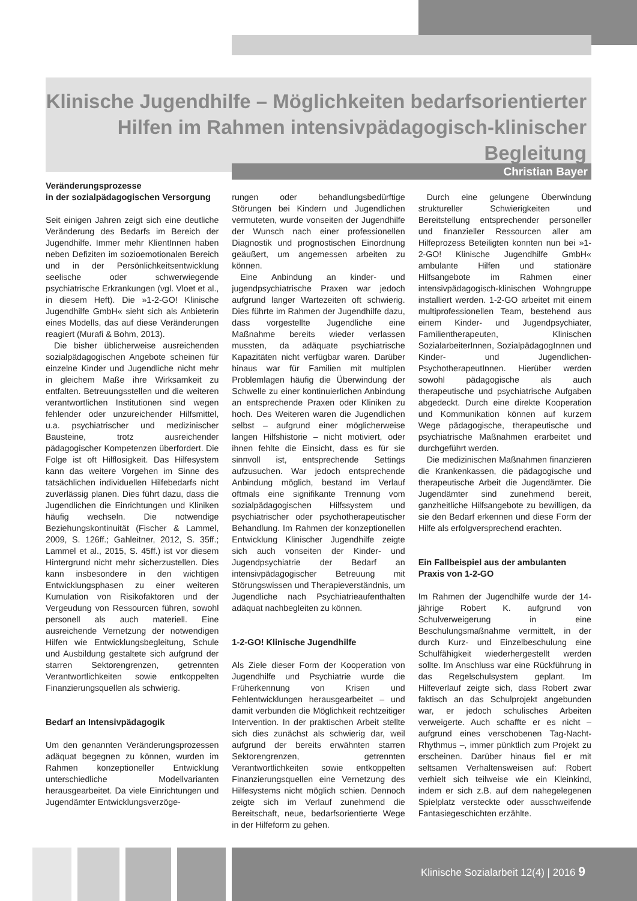Klinische Jugendhilfe – Möglichkeiten bedarfsorientierter Hilfen im Rahmen intensivpädagogisch-klinischer Begleitung
Christian Bayer
Veränderungsprozesse
in der sozialpädagogischen Versorgung
Seit einigen Jahren zeigt sich eine deutliche Veränderung des Bedarfs im Bereich der Jugendhilfe. Immer mehr KlientInnen haben neben Defiziten im sozioemotionalen Bereich und in der Persönlichkeitsentwicklung seelische oder schwerwiegende psychiatrische Erkrankungen (vgl. Vloet et al., in diesem Heft). Die »1-2-GO! Klinische Jugendhilfe GmbH« sieht sich als Anbieterin eines Modells, das auf diese Veränderungen reagiert (Murafi & Bohm, 2013).
Die bisher üblicherweise ausreichenden sozialpädagogischen Angebote scheinen für einzelne Kinder und Jugendliche nicht mehr in gleichem Maße ihre Wirksamkeit zu entfalten. Betreuungsstellen und die weiteren verantwortlichen Institutionen sind wegen fehlender oder unzureichender Hilfsmittel, u.a. psychiatrischer und medizinischer Bausteine, trotz ausreichender pädagogischer Kompetenzen überfordert. Die Folge ist oft Hilflosigkeit. Das Hilfesystem kann das weitere Vorgehen im Sinne des tatsächlichen individuellen Hilfebedarfs nicht zuverlässig planen. Dies führt dazu, dass die Jugendlichen die Einrichtungen und Kliniken häufig wechseln. Die notwendige Beziehungskontinuität (Fischer & Lammel, 2009, S. 126ff.; Gahleitner, 2012, S. 35ff.; Lammel et al., 2015, S. 45ff.) ist vor diesem Hintergrund nicht mehr sicherzustellen. Dies kann insbesondere in den wichtigen Entwicklungsphasen zu einer weiteren Kumulation von Risikofaktoren und der Vergeudung von Ressourcen führen, sowohl personell als auch materiell. Eine ausreichende Vernetzung der notwendigen Hilfen wie Entwicklungsbegleitung, Schule und Ausbildung gestaltete sich aufgrund der starren Sektorengrenzen, getrennten Verantwortlichkeiten sowie entkoppelten Finanzierungsquellen als schwierig.
Bedarf an Intensivpädagogik
Um den genannten Veränderungsprozessen adäquat begegnen zu können, wurden im Rahmen konzeptioneller Entwicklung unterschiedliche Modellvarianten herausgearbeitet. Da viele Einrichtungen und Jugendämter Entwicklungsverzöge-
rungen oder behandlungsbedürftige Störungen bei Kindern und Jugendlichen vermuteten, wurde vonseiten der Jugendhilfe der Wunsch nach einer professionellen Diagnostik und prognostischen Einordnung geäußert, um angemessen arbeiten zu können.
Eine Anbindung an kinder- und jugendpsychiatrische Praxen war jedoch aufgrund langer Wartezeiten oft schwierig. Dies führte im Rahmen der Jugendhilfe dazu, dass vorgestellte Jugendliche eine Maßnahme bereits wieder verlassen mussten, da adäquate psychiatrische Kapazitäten nicht verfügbar waren. Darüber hinaus war für Familien mit multiplen Problemlagen häufig die Überwindung der Schwelle zu einer kontinuierlichen Anbindung an entsprechende Praxen oder Kliniken zu hoch. Des Weiteren waren die Jugendlichen selbst – aufgrund einer möglicherweise langen Hilfshistorie – nicht motiviert, oder ihnen fehlte die Einsicht, dass es für sie sinnvoll ist, entsprechende Settings aufzusuchen. War jedoch entsprechende Anbindung möglich, bestand im Verlauf oftmals eine signifikante Trennung vom sozialpädagogischen Hilfssystem und psychiatrischer oder psychotherapeutischer Behandlung. Im Rahmen der konzeptionellen Entwicklung Klinischer Jugendhilfe zeigte sich auch vonseiten der Kinder- und Jugendpsychiatrie der Bedarf an intensivpädagogischer Betreuung mit Störungswissen und Therapieverständnis, um Jugendliche nach Psychiatrieaufenthalten adäquat nachbegleiten zu können.
1-2-GO! Klinische Jugendhilfe
Als Ziele dieser Form der Kooperation von Jugendhilfe und Psychiatrie wurde die Früherkennung von Krisen und Fehlentwicklungen herausgearbeitet – und damit verbunden die Möglichkeit rechtzeitiger Intervention. In der praktischen Arbeit stellte sich dies zunächst als schwierig dar, weil aufgrund der bereits erwähnten starren Sektorengrenzen, getrennten Verantwortlichkeiten sowie entkoppelten Finanzierungsquellen eine Vernetzung des Hilfesystems nicht möglich schien. Dennoch zeigte sich im Verlauf zunehmend die Bereitschaft, neue, bedarfsorientierte Wege in der Hilfeform zu gehen.
Durch eine gelungene Überwindung struktureller Schwierigkeiten und Bereitstellung entsprechender personeller und finanzieller Ressourcen aller am Hilfeprozess Beteiligten konnten nun bei »1-2-GO! Klinische Jugendhilfe GmbH« ambulante Hilfen und stationäre Hilfsangebote im Rahmen einer intensivpädagogisch-klinischen Wohngruppe installiert werden. 1-2-GO arbeitet mit einem multiprofessionellen Team, bestehend aus einem Kinder- und Jugendpsychiater, Familientherapeuten, Klinischen SozialarbeiterInnen, SozialpädagogInnen und Kinder- und Jugendlichen-PsychotherapeutInnen. Hierüber werden sowohl pädagogische als auch therapeutische und psychiatrische Aufgaben abgedeckt. Durch eine direkte Kooperation und Kommunikation können auf kurzem Wege pädagogische, therapeutische und psychiatrische Maßnahmen erarbeitet und durchgeführt werden.
Die medizinischen Maßnahmen finanzieren die Krankenkassen, die pädagogische und therapeutische Arbeit die Jugendämter. Die Jugendämter sind zunehmend bereit, ganzheitliche Hilfsangebote zu bewilligen, da sie den Bedarf erkennen und diese Form der Hilfe als erfolgversprechend erachten.
Ein Fallbeispiel aus der ambulanten Praxis von 1-2-GO
Im Rahmen der Jugendhilfe wurde der 14-jährige Robert K. aufgrund von Schulverweigerung in eine Beschulungsmaßnahme vermittelt, in der durch Kurz- und Einzelbeschulung eine Schulfähigkeit wiederhergestellt werden sollte. Im Anschluss war eine Rückführung in das Regelschulsystem geplant. Im Hilfeverlauf zeigte sich, dass Robert zwar faktisch an das Schulprojekt angebunden war, er jedoch schulisches Arbeiten verweigerte. Auch schaffte er es nicht – aufgrund eines verschobenen Tag-Nacht-Rhythmus –, immer pünktlich zum Projekt zu erscheinen. Darüber hinaus fiel er mit seltsamen Verhaltensweisen auf: Robert verhielt sich teilweise wie ein Kleinkind, indem er sich z.B. auf dem nahegelegenen Spielplatz versteckte oder ausschweifende Fantasiegeschichten erzählte.
Klinische Sozialarbeit 12(4) | 2016 9